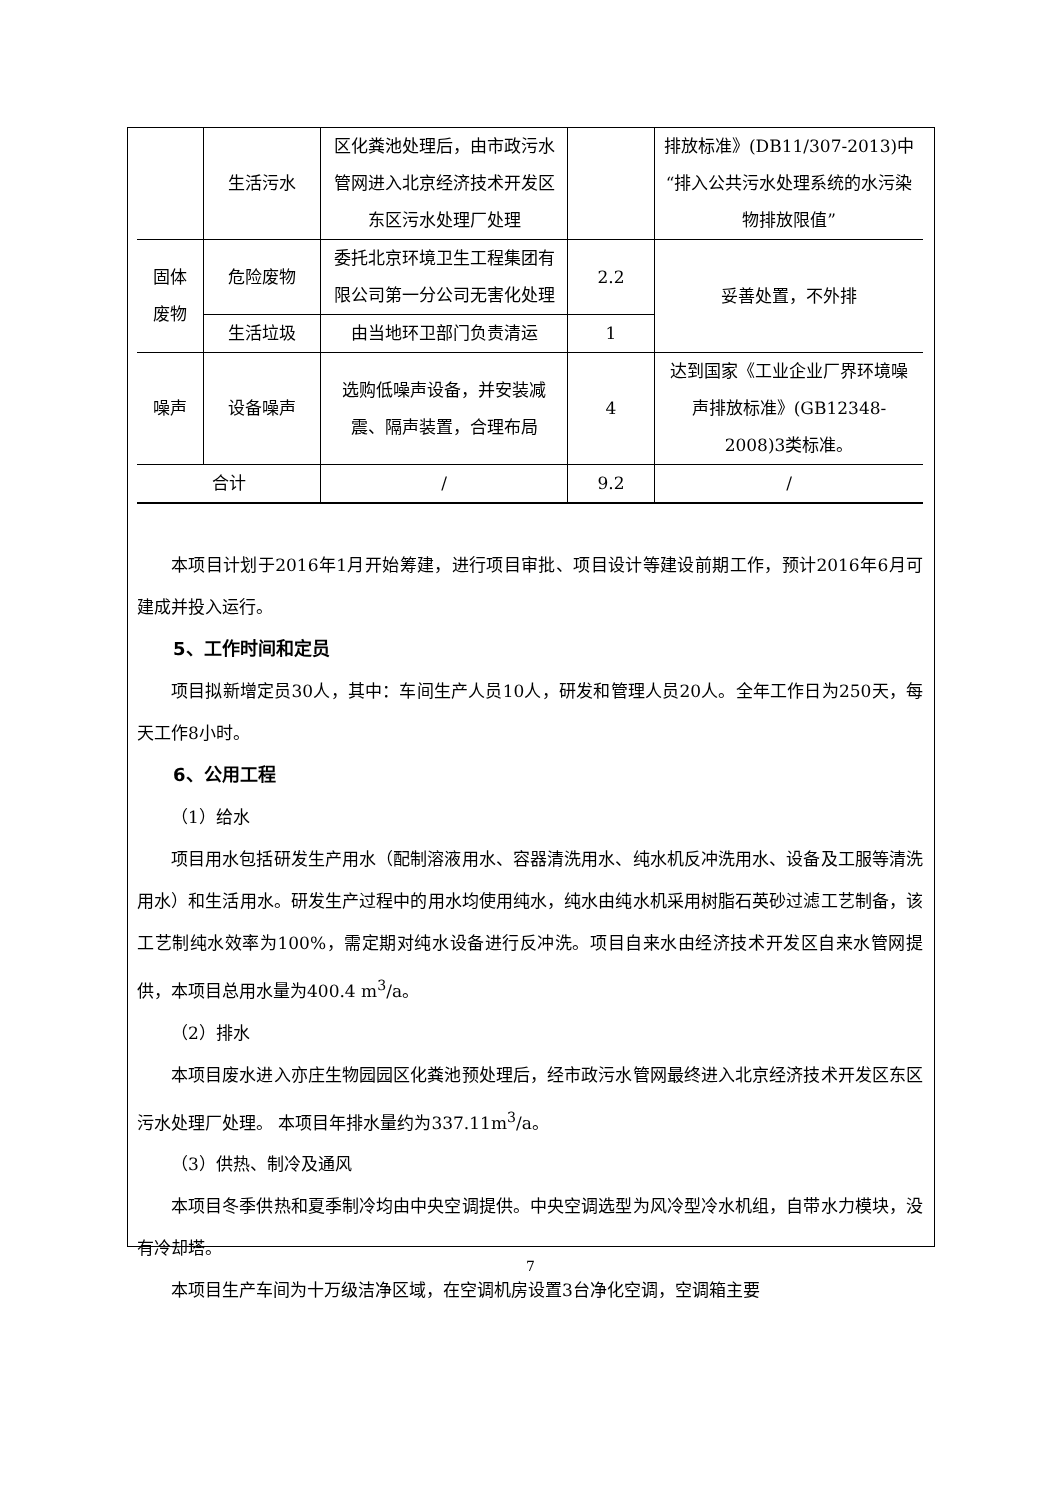| | 生活污水 | 区化粪池处理后，由市政污水管网进入北京经济技术开发区东区污水处理厂处理 | | 排放标准》(DB11/307-2013)中“排入公共污水处理系统的水污染物排放限值” |
| 固体废物 | 危险废物 | 委托北京环境卫生工程集团有限公司第一分公司无害化处理 | 2.2 | 妥善处置，不外排 |
| | 生活垃圾 | 由当地环卫部门负责清运 | 1 | |
| 噪声 | 设备噪声 | 选购低噪声设备，并安装减震、隔声装置，合理布局 | 4 | 达到国家《工业企业厂界环境噪声排放标准》(GB12348-2008)3类标准。 |
| 合计 | | / | 9.2 | / |
本项目计划于2016年1月开始筹建，进行项目审批、项目设计等建设前期工作，预计2016年6月可建成并投入运行。
5、工作时间和定员
项目拟新增定员30人，其中：车间生产人员10人，研发和管理人员20人。全年工作日为250天，每天工作8小时。
6、公用工程
（1）给水
项目用水包括研发生产用水（配制溶液用水、容器清洗用水、纯水机反冲洗用水、设备及工服等清洗用水）和生活用水。研发生产过程中的用水均使用纯水，纯水由纯水机采用树脂石英砂过滤工艺制备，该工艺制纯水效率为100%，需定期对纯水设备进行反冲洗。项目自来水由经济技术开发区自来水管网提供，本项目总用水量为400.4 m<sup>3</sup>/a。
（2）排水
本项目废水进入亦庄生物园园区化粪池预处理后，经市政污水管网最终进入北京经济技术开发区东区污水处理厂处理。 本项目年排水量约为337.11m<sup>3</sup>/a。
（3）供热、制冷及通风
本项目冬季供热和夏季制冷均由中央空调提供。中央空调选型为风冷型冷水机组，自带水力模块，没有冷却塔。
本项目生产车间为十万级洁净区域，在空调机房设置3台净化空调，空调箱主要
7